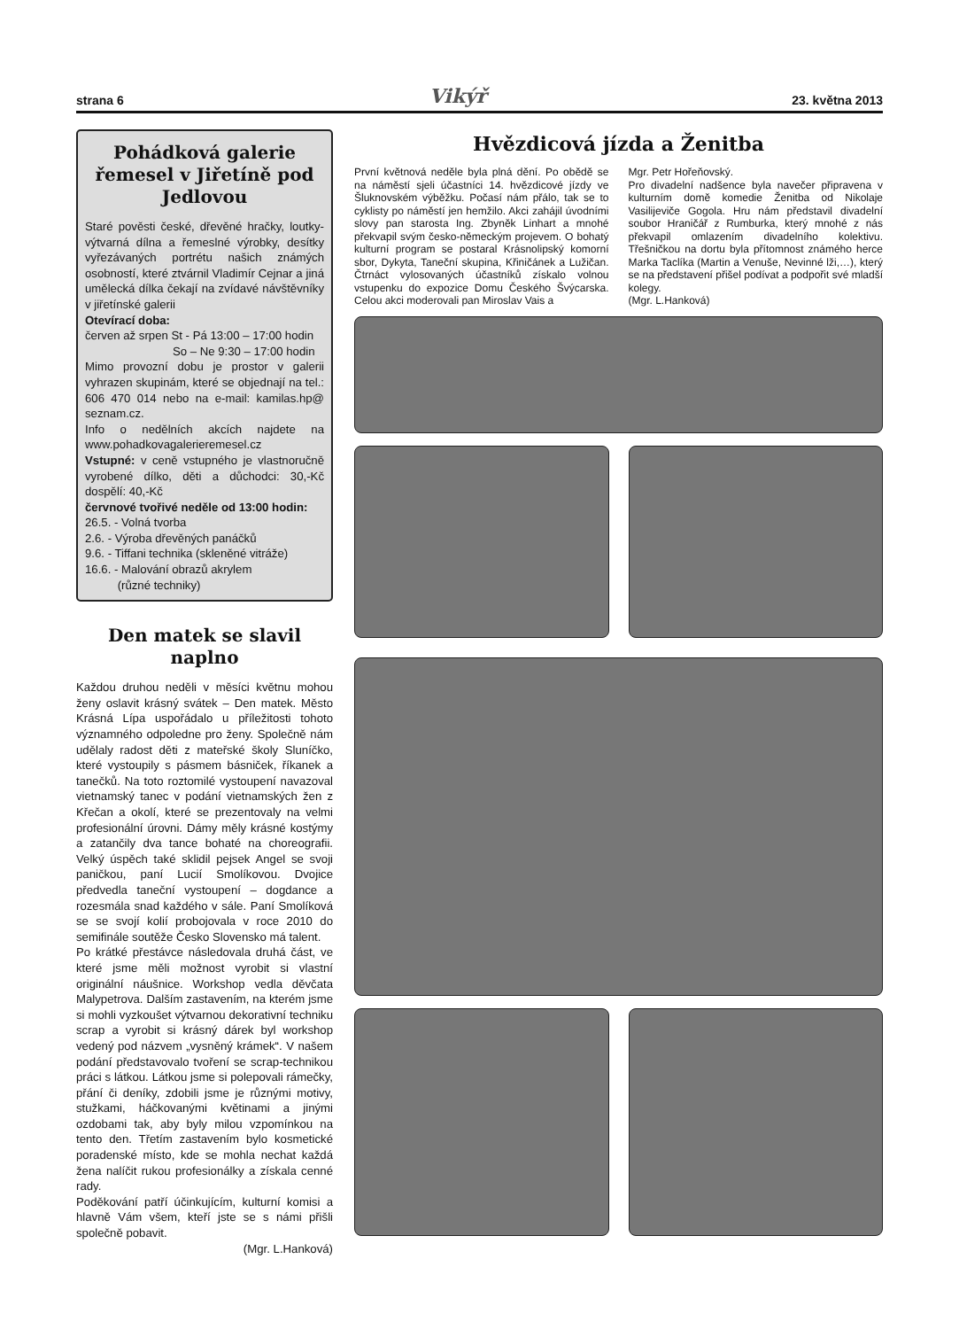strana 6 Vikýř 23. května 2013
Pohádková galerie řemesel v Jiřetíně pod Jedlovou
Staré pověsti české, dřevěné hračky, loutky­výtvarná dílna a řemeslné výrobky, desítky vyřezávaných portrétu našich známých osobností, které ztvárnil Vladimír Cejnar a jiná umělecká dílka čekají na zvídavé návštěvníky v jiřetínské galerii
Otevírací doba:
červen až srpen St - Pá 13:00 – 17:00 hodin
So – Ne 9:30 – 17:00 hodin
Mimo provozní dobu je prostor v galerii vyhrazen skupinám, které se objednají na tel.: 606 470 014 nebo na e-mail: kamilas.hp@ seznam.cz.
Info o nedělních akcích najdete na www.pohadkovagalerieremesel.cz
Vstupné: v ceně vstupného je vlastnoručně vyrobené dílko, děti a důchodci: 30,-Kč dospělí: 40,-Kč
červnové tvořivé neděle od 13:00 hodin:
26.5. - Volná tvorba
2.6. - Výroba dřevěných panáčků
9.6. - Tiffani technika (skleněné vitráže)
16.6. - Malování obrazů akrylem
(různé techniky)
Den matek se slavil naplno
Každou druhou neděli v měsíci květnu mohou ženy oslavit krásný svátek – Den matek. Město Krásná Lípa uspořádalo u příležitosti tohoto významného odpoledne pro ženy. Společně nám udělaly radost děti z mateřské školy Sluníčko, které vystoupily s pásmem básniček, říkanek a tanečků. Na toto roztomilé vystoupení navazoval vietnamský tanec v podání vietnamských žen z Křečan a okolí, které se prezentovaly na velmi profesionální úrovni. Dámy měly krásné kostýmy a zatančily dva tance bohaté na choreografii. Velký úspěch také sklidil pejsek Angel se svoji paničkou, paní Lucií Smolíkovou. Dvojice předvedla taneční vystoupení – dogdance a rozesmála snad každého v sále. Paní Smolíková se se svojí kolií probojovala v roce 2010 do semifinále soutěže Česko Slovensko má talent.
Po krátké přestávce následovala druhá část, ve které jsme měli možnost vyrobit si vlastní originální náušnice. Workshop vedla děvčata Malypetrova. Dalším zastavením, na kterém jsme si mohli vyzkoušet výtvarnou dekorativní techniku scrap a vyrobit si krásný dárek byl workshop vedený pod názvem „vysněný krámek“. V našem podání představovalo tvoření se scrap-technikou práci s látkou. Látkou jsme si polepovali rámečky, přání či deníky, zdobili jsme je různými motivy, stužkami, háčkovanými květinami a jinými ozdobami tak, aby byly milou vzpomínkou na tento den. Třetím zastavením bylo kosmetické poradenské místo, kde se mohla nechat každá žena nalíčit rukou profesionálky a získala cenné rady.
Poděkování patří účinkujícím, kulturní komisi a hlavně Vám všem, kteří jste se s námi přišli společně pobavit.
(Mgr. L.Hanková)
Hvězdicová jízda a Ženitba
První květnová neděle byla plná dění. Po obědě se na náměstí sjeli účastníci 14. hvězdicové jízdy ve Šluknovském výběžku. Počasí nám přálo, tak se to cyklisty po náměstí jen hemžilo. Akci zahájil úvodními slovy pan starosta Ing. Zbyněk Linhart a mnohé překvapil svým česko-německým projevem. O bohatý kulturní program se postaral Krásnolipský komorní sbor, Dykyta, Taneční skupina, Křiničánek a Lužičan. Čtrnáct vylosovaných účastníků získalo volnou vstupenku do expozice Domu Českého Švýcarska. Celou akci moderovali pan Miroslav Vais a
Mgr. Petr Hořeňovský.
Pro divadelní nadšence byla navečer připravena v kulturním domě komedie Ženitba od Nikolaje Vasilijeviče Gogola. Hru nám představil divadelní soubor Hraničář z Rumburka, který mnohé z nás překvapil omlazením divadelního kolektivu. Třešničkou na dortu byla přítomnost známého herce Marka Taclíka (Martin a Venuše, Nevinné lži,…), který se na představení přišel podívat a podpořit své mladší kolegy.
(Mgr. L.Hanková)